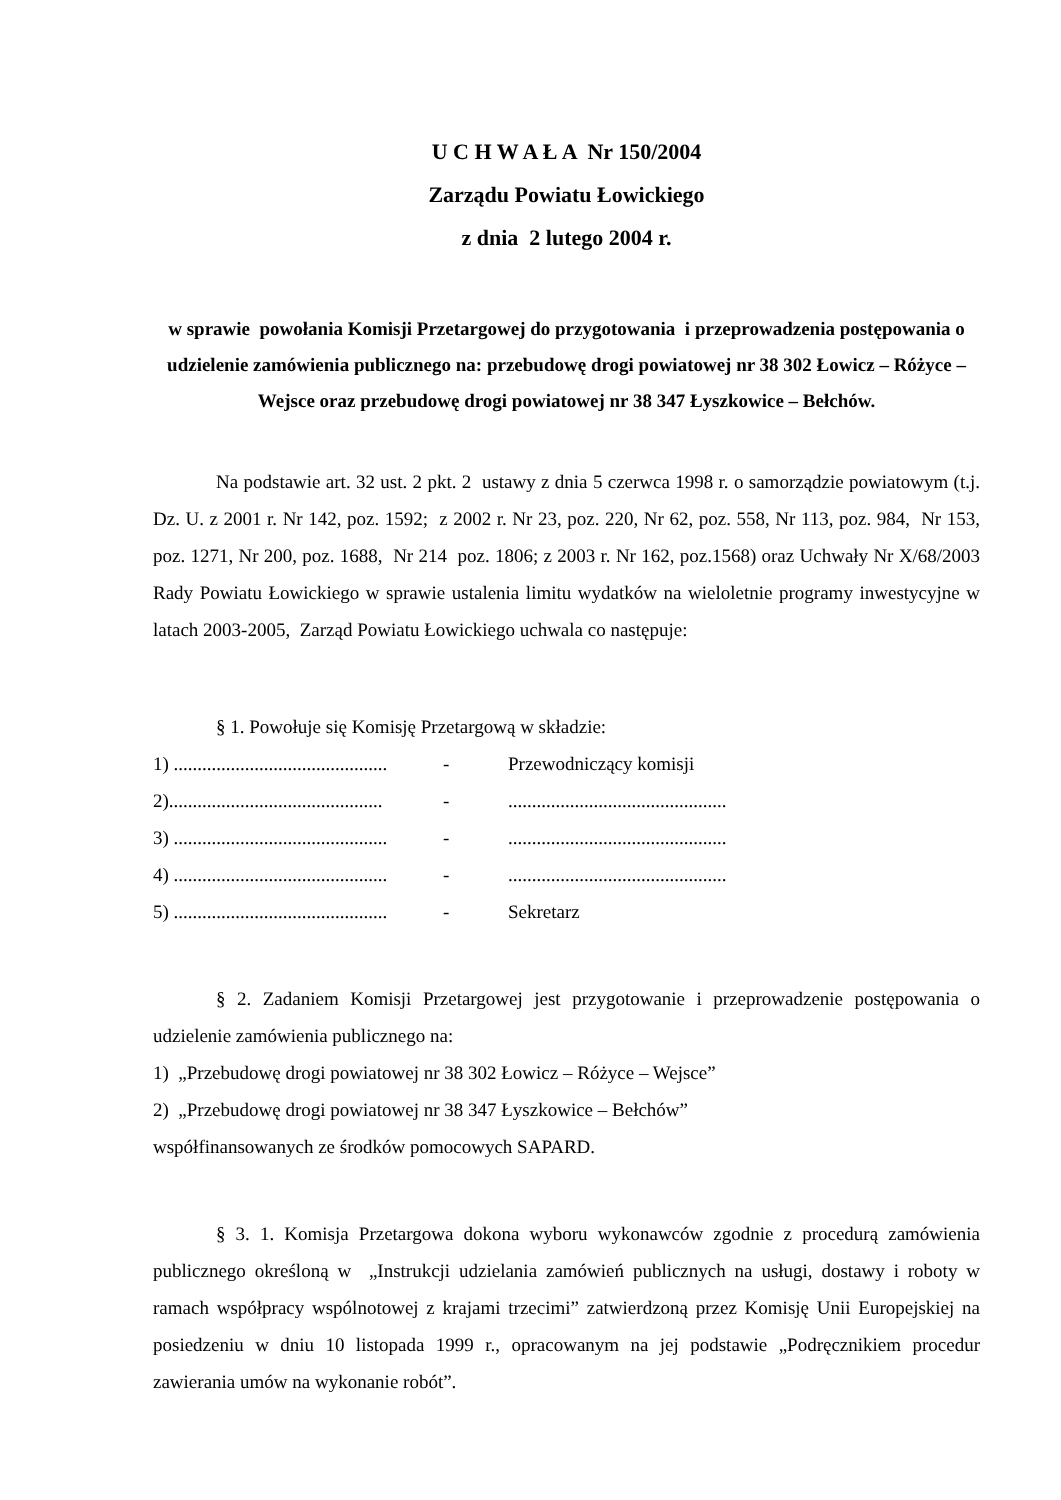U C H W A Ł A Nr 150/2004
Zarządu Powiatu Łowickiego
z dnia 2 lutego 2004 r.
w sprawie powołania Komisji Przetargowej do przygotowania i przeprowadzenia postępowania o udzielenie zamówienia publicznego na: przebudowę drogi powiatowej nr 38 302 Łowicz – Różyce – Wejsce oraz przebudowę drogi powiatowej nr 38 347 Łyszkowice – Bełchów.
Na podstawie art. 32 ust. 2 pkt. 2 ustawy z dnia 5 czerwca 1998 r. o samorządzie powiatowym (t.j. Dz. U. z 2001 r. Nr 142, poz. 1592; z 2002 r. Nr 23, poz. 220, Nr 62, poz. 558, Nr 113, poz. 984, Nr 153, poz. 1271, Nr 200, poz. 1688, Nr 214 poz. 1806; z 2003 r. Nr 162, poz.1568) oraz Uchwały Nr X/68/2003 Rady Powiatu Łowickiego w sprawie ustalenia limitu wydatków na wieloletnie programy inwestycyjne w latach 2003-2005, Zarząd Powiatu Łowickiego uchwala co następuje:
§ 1. Powołuje się Komisję Przetargową w składzie:
1) ............................................. - Przewodniczący komisji
2)............................................. -..............................................
3) ............................................. -..............................................
4) ............................................. -..............................................
5) ............................................. - Sekretarz
§ 2. Zadaniem Komisji Przetargowej jest przygotowanie i przeprowadzenie postępowania o udzielenie zamówienia publicznego na:
1) „Przebudowę drogi powiatowej nr 38 302 Łowicz – Różyce – Wejsce”
2) „Przebudowę drogi powiatowej nr 38 347 Łyszkowice – Bełchów”
współfinansowanych ze środków pomocowych SAPARD.
§ 3. 1. Komisja Przetargowa dokona wyboru wykonawców zgodnie z procedurą zamówienia publicznego określoną w „Instrukcji udzielania zamówień publicznych na usługi, dostawy i roboty w ramach współpracy wspólnotowej z krajami trzecimi” zatwierdzoną przez Komisję Unii Europejskiej na posiedzeniu w dniu 10 listopada 1999 r., opracowanym na jej podstawie „Podręcznikiem procedur zawierania umów na wykonanie robót”.